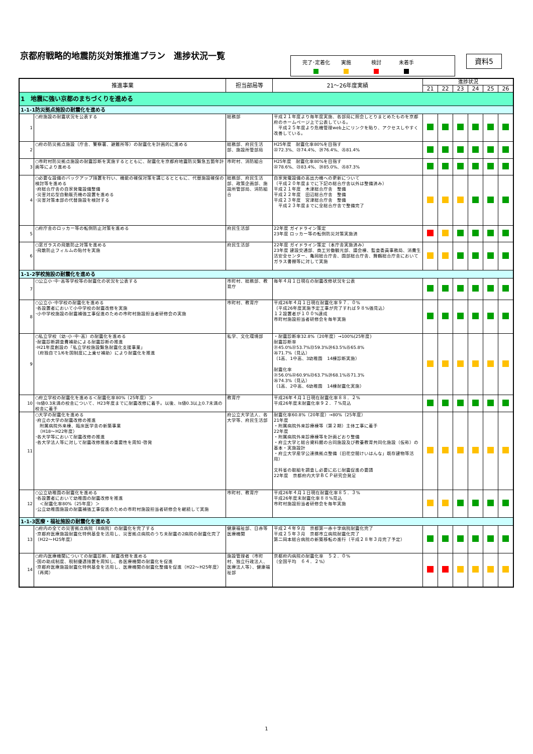京都府戦略的地震防災対策推進プラン　進捗状況一覧
完了･定着化 実施 検討 未着手
資料5
| 推進事業 | | 担当部局等 | 21～26年度実績 | 進捗状況 | | | | | |
| --- | --- | --- | --- | --- | --- | --- | --- | --- | --- |
| | | | | 21 | 22 | 23 | 24 | 25 | 26 |
| 1 地震に強い京都のまちづくりを進める | | | | | | | | | |
| 1-1-1防災拠点施設の耐震化を進める | | | | | | | | | |
| 1 | ○府施設の耐震状況を公表する | 総務部 | 平成２１年度より毎年度実施、各部局に照会しとりまとめたものを京都府のホームページ上で公表している。 平成２５年度より危機管理web上にリンクを貼り、アクセスしやすく改善している。 | | | | | | |
| 2 | ○府の防災拠点施設（庁舎、警察署、避難所等）の耐震化を計画的に進める | 総務部、府民生活部、施設所管部局 | H25年度 耐震化率80%を目指す ㉒72.3%、㉓74.4%、㉔76.4%、㉕81.4% | | | | | | |
| 3 | ○市町村防災拠点施設の耐震診断を実施するとともに、耐震化を京都府地震防災緊急五箇年計画等により進める | 市町村、消防組合 | H25年度 耐震化率80%を目指す ㉒78.6%、㉓83.4%、㉔85.0%、㉕87.3% | | | | | | |
| 4 | ○必要な設備のバックアップ措置を行い、機能の確保対策を講じるとともに、代替施設確保の検討等を進める ･府総合庁舎の自家発電設備整備 ･災害対応型自動販売機の設置を進める ･災害対策本部の代替施設を検討する | 総務部、府民生活部、政策企画部、施設所管部局、消防組合 | 自家発電設備の高出力機への更新について （平成２０年度までに下記の総合庁舎以外は整備済み） 平成２１年度 木津総合庁舎 整備 平成２２年度 田辺総合庁舎 整備 平成２３年度 宮津総合庁舎 整備 平成２３年度までに全総合庁舎で整備完了 | | | | | | |
| 5 | ○府庁舎のロッカー等の転倒防止対策を進める | 府民生活部 | 22年度 ガイドライン策定 23年度 ロッカー等の転倒防災対策実施済 | | | | | | |
| 6 | ○窓ガラスの飛散防止対策を進める ･飛散防止フィルムの貼付を実施 | 府民生活部 | 22年度 ガイドライン策定（本庁舎実施済み） 23年度 建設交通部、商工労働観光部、議会棟、監査委員事務局、消費生活安全センター、亀岡総合庁舎、園部総合庁舎、舞鶴総合庁舎においてガラス書棚等に対して実施 | | | | | | |
| 1-1-2学校施設の耐震化を進める | | | | | | | | | |
| 7 | ○公立小･中･高等学校等の耐震化の状況を公表する | 市町村、総務部、教育庁 | 毎年４月１日現在の耐震改修状況を公表 | | | | | | |
| 8 | ○公立小･中学校の耐震化を進める ･各設置者において小中学校の耐震改修を実施 ･小中学校施設の耐震補強工事促進のための市町村施設担当者研修会の実施 | 市町村、教育庁 | 平成26年４月１日現在耐震化率９７．０% （平成26年度実施予定工事が完了すれば９８%強見込） １２設置者が１００%達成 市町村施設担当者研修会を毎年実施 | | | | | | |
| 9 | ○私立学校（幼･小･中･高）の耐震化を進める ･耐震診断調査費補助による耐震診断の推進 ･H21年度創設の「私立学校施設緊急耐震化支援事業」 （府独自で1/6を国制度に上乗せ補助）により耐震化を推進 | 私学、文化環境部 | ・耐震診断率32.8%（20年度）→100%(25年度) 耐震診断率 ㉑45.0%㉒53.7%㉓59.3%㉔63.5%㉕65.8% ㉖71.7%（見込） （1高、1中高、3幼稚園 14棟診断実施） 耐震化率 ㉑56.0%㉒60.9%㉓63.7%㉔68.1%㉕71.3% ㉖74.3%（見込） （1高、2中高、6幼稚園 14棟耐震化実施） | | | | | | |
| 10 | ○府立学校の耐震化を進める＜耐震化率80%（25年度）＞ ･Is値0.3未満の校舎について、H23年度までに耐震改修に着手。以後、Is値0.3以上0.7未満の校舎に着手 | 教育庁 | 平成26年４月１日現在耐震化率８８．２% 平成26年度末耐震化率９２．７%見込 | | | | | | |
| 11 | ○大学の耐震化を進める ･府立の大学の耐震改修の推進 附属病院外来棟、臨床医学舎の新築事業 （H18～H22年度） ･各大学等において耐震改修の推進 ･各大学法人等に対して耐震改修推進の重要性を周知･啓発 | 府公立大学法人、各大学等、府民生活部 | 耐震化率60.8%（20年度）→80%（25年度） 21年度 ・附属病院外来診療棟等（第２期）主体工事に着手 22年度 ・附属病院外来診療棟等を計画どおり整備 ・府立大学と総合資料館の合同施設及び教養教育共同化施設（仮称）の基本・実施設計 ・府立大学産学公連携拠点整備（旧花空間けいはんな」既存建物等活用） 文科省の取組を調査し必要に応じ耐震促進の要請 22年度 京都府内大学ＢＣＰ研究会発足 | | | | | | |
| 12 | ○公立幼稚園の耐震化を進める ･各設置者において幼稚園の耐震改修を推進 ＜耐震化率80%（25年度）＞ ･公立幼稚園施設の耐震補強工事促進のための市町村施設担当者研修会を継続して実施 | 市町村、教育庁 | 平成26年４月１日現在耐震化率８５．３% 平成26年度末耐震化率８８%見込 市町村施設担当者研修会を毎年実施 | | | | | | |
| 1-1-3医療・福祉施設の耐震化を進める | | | | | | | | | |
| 13 | ○府内の全ての災害拠点病院（8病院）の耐震化を完了する ･京都府医療施設耐震化特例基金を活用し、災害拠点病院のうち未耐震の2病院の耐震化完了（H22～H25年度） | 健康福祉部、日赤等医療機関 | 平成２４年９月 京都第一赤十字病院耐震化完了 平成２５年３月 京都市立病院耐震化完了 第二岡本総合病院の新築移転の進行（平成２８年３月完了予定） | | | | | | |
| 14 | ○府内医療機関についての耐震診断、耐震改修を進める ･国の助成制度、税制優遇措置を周知し、各医療機関の耐震化を促進 ･京都府医療施設耐震化特例基金を活用し、医療機関の耐震化整備を促進（H22～H25年度）（再掲） | 施設管理者（市町村、独立行政法人、医療法人等）、健康福祉部 | 京都府内病院の耐震化率 ５２．０% （全国平均 ６４．２%） | | | | | | |
1